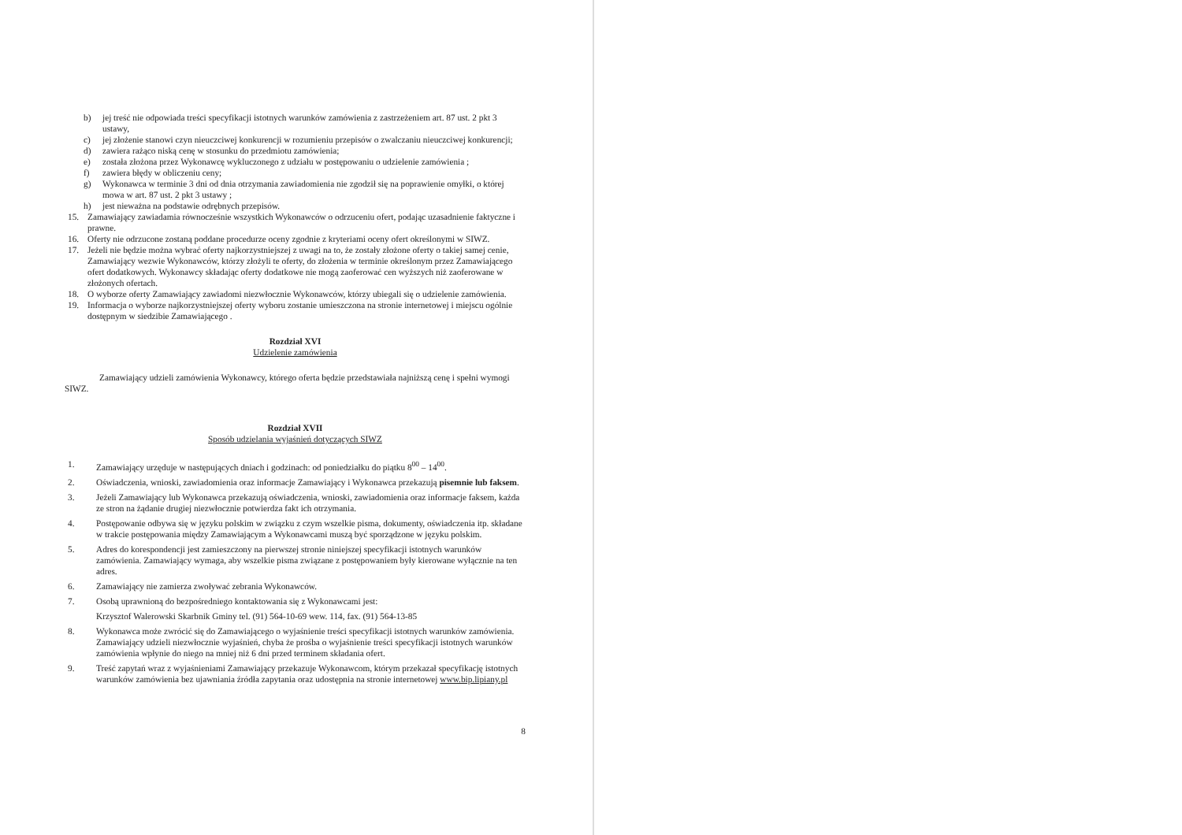b) jej treść nie odpowiada treści specyfikacji istotnych warunków zamówienia z zastrzeżeniem art. 87 ust. 2 pkt 3 ustawy,
c) jej złożenie stanowi czyn nieuczciwej konkurencji w rozumieniu przepisów o zwalczaniu nieuczciwej konkurencji;
d) zawiera rażąco niską cenę w stosunku do przedmiotu zamówienia;
e) została złożona przez Wykonawcę wykluczonego z udziału w postępowaniu o udzielenie zamówienia ;
f) zawiera błędy w obliczeniu ceny;
g) Wykonawca w terminie 3 dni od dnia otrzymania zawiadomienia nie zgodził się na poprawienie omyłki, o której mowa w art. 87 ust. 2 pkt 3 ustawy ;
h) jest nieważna na podstawie odrębnych przepisów.
15. Zamawiający zawiadamia równocześnie wszystkich Wykonawców o odrzuceniu ofert, podając uzasadnienie faktyczne i prawne.
16. Oferty nie odrzucone zostaną poddane procedurze oceny zgodnie z kryteriami oceny ofert określonymi w SIWZ.
17. Jeżeli nie będzie można wybrać oferty najkorzystniejszej z uwagi na to, że zostały złożone oferty o takiej samej cenie, Zamawiający wezwie Wykonawców, którzy złożyli te oferty, do złożenia w terminie określonym przez Zamawiającego ofert dodatkowych. Wykonawcy składając oferty dodatkowe nie mogą zaoferować cen wyższych niż zaoferowane w złożonych ofertach.
18. O wyborze oferty Zamawiający zawiadomi niezwłocznie Wykonawców, którzy ubiegali się o udzielenie zamówienia.
19. Informacja o wyborze najkorzystniejszej oferty wyboru zostanie umieszczona na stronie internetowej i miejscu ogólnie dostępnym w siedzibie Zamawiającego .
Rozdział XVI
Udzielenie zamówienia
Zamawiający udzieli zamówienia Wykonawcy, którego oferta będzie przedstawiała najniższą cenę i spełni wymogi SIWZ.
Rozdział XVII
Sposób udzielania wyjaśnień dotyczących SIWZ
1. Zamawiający urzęduje w następujących dniach i godzinach: od poniedziałku do piątku 8<sup>00</sup> – 14<sup>00</sup>.
2. Oświadczenia, wnioski, zawiadomienia oraz informacje Zamawiający i Wykonawca przekazują pisemnie lub faksem.
3. Jeżeli Zamawiający lub Wykonawca przekazują oświadczenia, wnioski, zawiadomienia oraz informacje faksem, każda ze stron na żądanie drugiej niezwłocznie potwierdza fakt ich otrzymania.
4. Postępowanie odbywa się w języku polskim w związku z czym wszelkie pisma, dokumenty, oświadczenia itp. składane w trakcie postępowania między Zamawiającym a Wykonawcami muszą być sporządzone w języku polskim.
5. Adres do korespondencji jest zamieszczony na pierwszej stronie niniejszej specyfikacji istotnych warunków zamówienia. Zamawiający wymaga, aby wszelkie pisma związane z postępowaniem były kierowane wyłącznie na ten adres.
6. Zamawiający nie zamierza zwoływać zebrania Wykonawców.
7. Osobą uprawnioną do bezpośredniego kontaktowania się z Wykonawcami jest:
Krzysztof Walerowski Skarbnik Gminy tel. (91) 564-10-69 wew. 114, fax. (91) 564-13-85
8. Wykonawca może zwrócić się do Zamawiającego o wyjaśnienie treści specyfikacji istotnych warunków zamówienia. Zamawiający udzieli niezwłocznie wyjaśnień, chyba że prośba o wyjaśnienie treści specyfikacji istotnych warunków zamówienia wpłynie do niego na mniej niż 6 dni przed terminem składania ofert.
9. Treść zapytań wraz z wyjaśnieniami Zamawiający przekazuje Wykonawcom, którym przekazał specyfikację istotnych warunków zamówienia bez ujawniania źródła zapytania oraz udostępnia na stronie internetowej www.bip.lipiany.pl
8